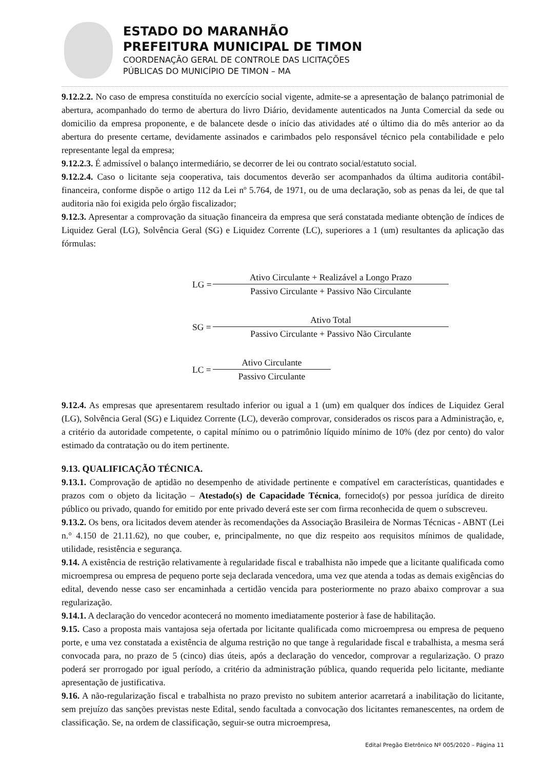ESTADO DO MARANHÃO
PREFEITURA MUNICIPAL DE TIMON
COORDENAÇÃO GERAL DE CONTROLE DAS LICITAÇÕES
PÚBLICAS DO MUNICÍPIO DE TIMON – MA
9.12.2.2. No caso de empresa constituída no exercício social vigente, admite-se a apresentação de balanço patrimonial de abertura, acompanhado do termo de abertura do livro Diário, devidamente autenticados na Junta Comercial da sede ou domicilio da empresa proponente, e de balancete desde o início das atividades até o último dia do mês anterior ao da abertura do presente certame, devidamente assinados e carimbados pelo responsável técnico pela contabilidade e pelo representante legal da empresa;
9.12.2.3. É admissível o balanço intermediário, se decorrer de lei ou contrato social/estatuto social.
9.12.2.4. Caso o licitante seja cooperativa, tais documentos deverão ser acompanhados da última auditoria contábil-financeira, conforme dispõe o artigo 112 da Lei nº 5.764, de 1971, ou de uma declaração, sob as penas da lei, de que tal auditoria não foi exigida pelo órgão fiscalizador;
9.12.3. Apresentar a comprovação da situação financeira da empresa que será constatada mediante obtenção de índices de Liquidez Geral (LG), Solvência Geral (SG) e Liquidez Corrente (LC), superiores a 1 (um) resultantes da aplicação das fórmulas:
LG =
Ativo Circulante + Realizável a Longo Prazo
Passivo Circulante + Passivo Não Circulante
SG =
Ativo Total
Passivo Circulante + Passivo Não Circulante
LC =
Ativo Circulante
Passivo Circulante
9.12.4. As empresas que apresentarem resultado inferior ou igual a 1 (um) em qualquer dos índices de Liquidez Geral (LG), Solvência Geral (SG) e Liquidez Corrente (LC), deverão comprovar, considerados os riscos para a Administração, e, a critério da autoridade competente, o capital mínimo ou o patrimônio líquido mínimo de 10% (dez por cento) do valor estimado da contratação ou do item pertinente.
9.13. QUALIFICAÇÃO TÉCNICA.
9.13.1. Comprovação de aptidão no desempenho de atividade pertinente e compatível em características, quantidades e prazos com o objeto da licitação – Atestado(s) de Capacidade Técnica, fornecido(s) por pessoa jurídica de direito público ou privado, quando for emitido por ente privado deverá este ser com firma reconhecida de quem o subscreveu.
9.13.2. Os bens, ora licitados devem atender às recomendações da Associação Brasileira de Normas Técnicas - ABNT (Lei n.° 4.150 de 21.11.62), no que couber, e, principalmente, no que diz respeito aos requisitos mínimos de qualidade, utilidade, resistência e segurança.
9.14. A existência de restrição relativamente à regularidade fiscal e trabalhista não impede que a licitante qualificada como microempresa ou empresa de pequeno porte seja declarada vencedora, uma vez que atenda a todas as demais exigências do edital, devendo nesse caso ser encaminhada a certidão vencida para posteriormente no prazo abaixo comprovar a sua regularização.
9.14.1. A declaração do vencedor acontecerá no momento imediatamente posterior à fase de habilitação.
9.15. Caso a proposta mais vantajosa seja ofertada por licitante qualificada como microempresa ou empresa de pequeno porte, e uma vez constatada a existência de alguma restrição no que tange à regularidade fiscal e trabalhista, a mesma será convocada para, no prazo de 5 (cinco) dias úteis, após a declaração do vencedor, comprovar a regularização. O prazo poderá ser prorrogado por igual período, a critério da administração pública, quando requerida pelo licitante, mediante apresentação de justificativa.
9.16. A não-regularização fiscal e trabalhista no prazo previsto no subitem anterior acarretará a inabilitação do licitante, sem prejuízo das sanções previstas neste Edital, sendo facultada a convocação dos licitantes remanescentes, na ordem de classificação. Se, na ordem de classificação, seguir-se outra microempresa,
Edital Pregão Eletrônico Nº 005/2020 – Página 11